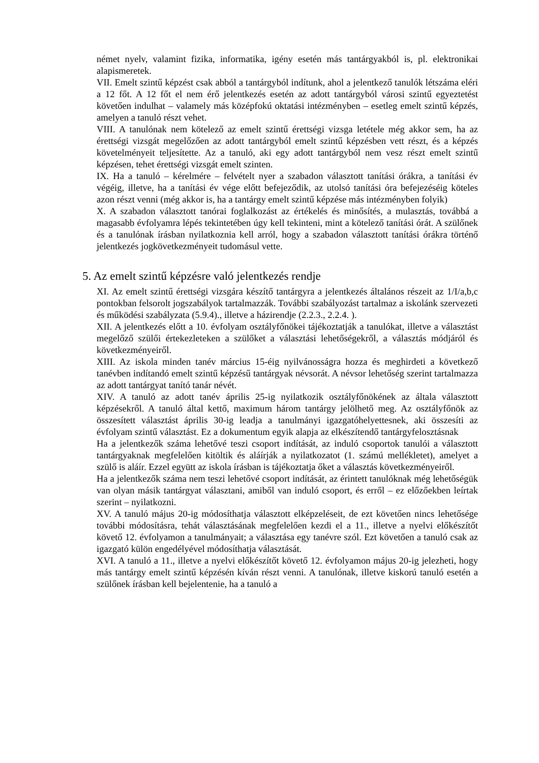német nyelv, valamint fizika, informatika, igény esetén más tantárgyakból is, pl. elektronikai alapismeretek.
VII. Emelt szintű képzést csak abból a tantárgyból indítunk, ahol a jelentkező tanulók létszáma eléri a 12 főt. A 12 főt el nem érő jelentkezés esetén az adott tantárgyból városi szintű egyeztetést követően indulhat – valamely más középfokú oktatási intézményben – esetleg emelt szintű képzés, amelyen a tanuló részt vehet.
VIII. A tanulónak nem kötelező az emelt szintű érettségi vizsga letétele még akkor sem, ha az érettségi vizsgát megelőzően az adott tantárgyból emelt szintű képzésben vett részt, és a képzés követelményeit teljesítette. Az a tanuló, aki egy adott tantárgyból nem vesz részt emelt szintű képzésen, tehet érettségi vizsgát emelt szinten.
IX. Ha a tanuló – kérelmére – felvételt nyer a szabadon választott tanítási órákra, a tanítási év végéig, illetve, ha a tanítási év vége előtt befejeződik, az utolsó tanítási óra befejezéséig köteles azon részt venni (még akkor is, ha a tantárgy emelt szintű képzése más intézményben folyik)
X. A szabadon választott tanórai foglalkozást az értékelés és minősítés, a mulasztás, továbbá a magasabb évfolyamra lépés tekintetében úgy kell tekinteni, mint a kötelező tanítási órát. A szülőnek és a tanulónak írásban nyilatkoznia kell arról, hogy a szabadon választott tanítási órákra történő jelentkezés jogkövetkezményeit tudomásul vette.
5. Az emelt szintű képzésre való jelentkezés rendje
XI. Az emelt szintű érettségi vizsgára készítő tantárgyra a jelentkezés általános részeit az 1/I/a,b,c pontokban felsorolt jogszabályok tartalmazzák. További szabályozást tartalmaz a iskolánk szervezeti és működési szabályzata (5.9.4)., illetve a házirendje (2.2.3., 2.2.4. ).
XII. A jelentkezés előtt a 10. évfolyam osztályfőnökei tájékoztatják a tanulókat, illetve a választást megelőző szülői értekezleteken a szülőket a választási lehetőségekről, a választás módjáról és következményeiről.
XIII. Az iskola minden tanév március 15-éig nyilvánosságra hozza és meghirdeti a következő tanévben indítandó emelt szintű képzésű tantárgyak névsorát. A névsor lehetőség szerint tartalmazza az adott tantárgyat tanító tanár névét.
XIV. A tanuló az adott tanév április 25-ig nyilatkozik osztályfőnökének az általa választott képzésekről. A tanuló által kettő, maximum három tantárgy jelölhető meg. Az osztályfőnök az összesített választást április 30-ig leadja a tanulmányi igazgatóhelyettesnek, aki összesíti az évfolyam szintű választást. Ez a dokumentum egyik alapja az elkészítendő tantárgyfelosztásnak
Ha a jelentkezők száma lehetővé teszi csoport indítását, az induló csoportok tanulói a választott tantárgyaknak megfelelően kitöltik és aláírják a nyilatkozatot (1. számú mellékletet), amelyet a szülő is aláír. Ezzel együtt az iskola írásban is tájékoztatja őket a választás következményeiről.
Ha a jelentkezők száma nem teszi lehetővé csoport indítását, az érintett tanulóknak még lehetőségük van olyan másik tantárgyat választani, amiből van induló csoport, és erről – ez előzőekben leírtak szerint – nyilatkozni.
XV. A tanuló május 20-ig módosíthatja választott elképzeléseit, de ezt követően nincs lehetősége további módosításra, tehát választásának megfelelően kezdi el a 11., illetve a nyelvi előkészítőt követő 12. évfolyamon a tanulmányait; a választása egy tanévre szól. Ezt követően a tanuló csak az igazgató külön engedélyével módosíthatja választását.
XVI. A tanuló a 11., illetve a nyelvi előkészítőt követő 12. évfolyamon május 20-ig jelezheti, hogy más tantárgy emelt szintű képzésén kíván részt venni. A tanulónak, illetve kiskorú tanuló esetén a szülőnek írásban kell bejelentenie, ha a tanuló a